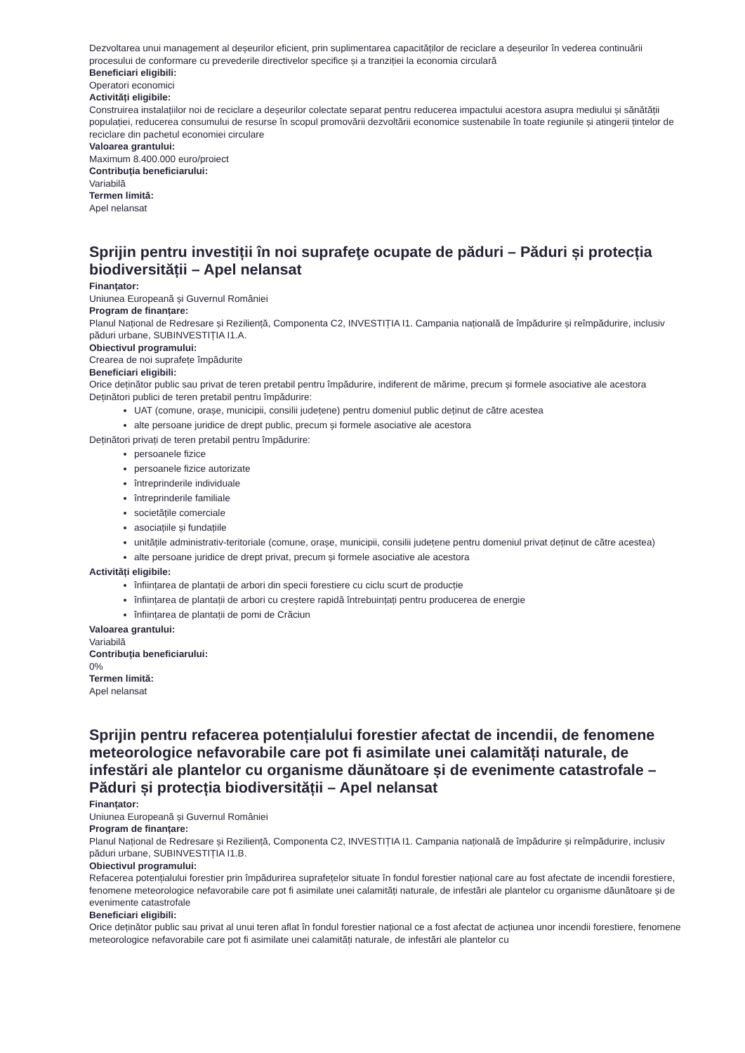Dezvoltarea unui management al deșeurilor eficient, prin suplimentarea capacităților de reciclare a deșeurilor în vederea continuării procesului de conformare cu prevederile directivelor specifice și a tranziției la economia circulară
Beneficiari eligibili:
Operatori economici
Activități eligibile:
Construirea instalațiilor noi de reciclare a deșeurilor colectate separat pentru reducerea impactului acestora asupra mediului și sănătății populației, reducerea consumului de resurse în scopul promovării dezvoltării economice sustenabile în toate regiunile și atingerii țintelor de reciclare din pachetul economiei circulare
Valoarea grantului:
Maximum 8.400.000 euro/proiect
Contribuția beneficiarului:
Variabilă
Termen limită:
Apel nelansat
Sprijin pentru investiții în noi suprafeţe ocupate de păduri – Păduri și protecția biodiversității – Apel nelansat
Finanțator:
Uniunea Europeană și Guvernul României
Program de finanțare:
Planul Național de Redresare și Reziliență, Componenta C2, INVESTIȚIA I1. Campania națională de împădurire și reîmpădurire, inclusiv păduri urbane, SUBINVESTIȚIA I1.A.
Obiectivul programului:
Crearea de noi suprafețe împădurite
Beneficiari eligibili:
Orice deținător public sau privat de teren pretabil pentru împădurire, indiferent de mărime, precum și formele asociative ale acestora
Deținători publici de teren pretabil pentru împădurire:
UAT (comune, orașe, municipii, consilii județene) pentru domeniul public deținut de către acestea
alte persoane juridice de drept public, precum și formele asociative ale acestora
Deținători privați de teren pretabil pentru împădurire:
persoanele fizice
persoanele fizice autorizate
întreprinderile individuale
întreprinderile familiale
societățile comerciale
asociațiile și fundațiile
unitățile administrativ-teritoriale (comune, orașe, municipii, consilii județene pentru domeniul privat deținut de către acestea)
alte persoane juridice de drept privat, precum și formele asociative ale acestora
Activități eligibile:
înființarea de plantații de arbori din specii forestiere cu ciclu scurt de producție
înființarea de plantații de arbori cu creștere rapidă întrebuințați pentru producerea de energie
înființarea de plantații de pomi de Crăciun
Valoarea grantului:
Variabilă
Contribuția beneficiarului:
0%
Termen limită:
Apel nelansat
Sprijin pentru refacerea potențialului forestier afectat de incendii, de fenomene meteorologice nefavorabile care pot fi asimilate unei calamități naturale, de infestări ale plantelor cu organisme dăunătoare și de evenimente catastrofale – Păduri și protecția biodiversității – Apel nelansat
Finanțator:
Uniunea Europeană și Guvernul României
Program de finanțare:
Planul Național de Redresare și Reziliență, Componenta C2, INVESTIȚIA I1. Campania națională de împădurire și reîmpădurire, inclusiv păduri urbane, SUBINVESTIȚIA I1.B.
Obiectivul programului:
Refacerea potențialului forestier prin împădurirea suprafețelor situate în fondul forestier național care au fost afectate de incendii forestiere, fenomene meteorologice nefavorabile care pot fi asimilate unei calamități naturale, de infestări ale plantelor cu organisme dăunătoare și de evenimente catastrofale
Beneficiari eligibili:
Orice deținător public sau privat al unui teren aflat în fondul forestier național ce a fost afectat de acțiunea unor incendii forestiere, fenomene meteorologice nefavorabile care pot fi asimilate unei calamități naturale, de infestări ale plantelor cu